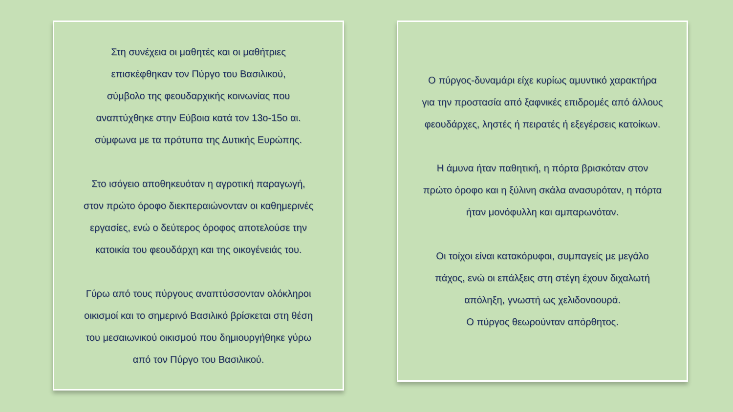Στη συνέχεια οι μαθητές και οι μαθήτριες
επισκέφθηκαν τον Πύργο του Βασιλικού,
σύμβολο της φεουδαρχικής κοινωνίας που
αναπτύχθηκε στην Εύβοια κατά τον 13ο-15ο αι.
σύμφωνα με τα πρότυπα της Δυτικής Ευρώπης.
Στο ισόγειο αποθηκευόταν η αγροτική παραγωγή,
στον πρώτο όροφο διεκπεραιώνονταν οι καθημερινές
εργασίες, ενώ ο δεύτερος όροφος αποτελούσε την
κατοικία του φεουδάρχη και της οικογένειάς του.
Γύρω από τους πύργους αναπτύσσονταν ολόκληροι
οικισμοί και το σημερινό Βασιλικό βρίσκεται στη θέση
του μεσαιωνικού οικισμού που δημιουργήθηκε γύρω
από τον Πύργο του Βασιλικού.
Ο πύργος-δυναμάρι είχε κυρίως αμυντικό χαρακτήρα
για την προστασία από ξαφνικές επιδρομές από άλλους
φεουδάρχες, ληστές ή πειρατές ή εξεγέρσεις κατοίκων.
Η άμυνα ήταν παθητική, η πόρτα βρισκόταν στον
πρώτο όροφο και η ξύλινη σκάλα ανασυρόταν, η πόρτα
ήταν μονόφυλλη και αμπαρωνόταν.
Οι τοίχοι είναι κατακόρυφοι, συμπαγείς με μεγάλο
πάχος, ενώ οι επάλξεις στη στέγη έχουν διχαλωτή
απόληξη, γνωστή ως χελιδονοουρά.
Ο πύργος θεωρούνταν απόρθητος.